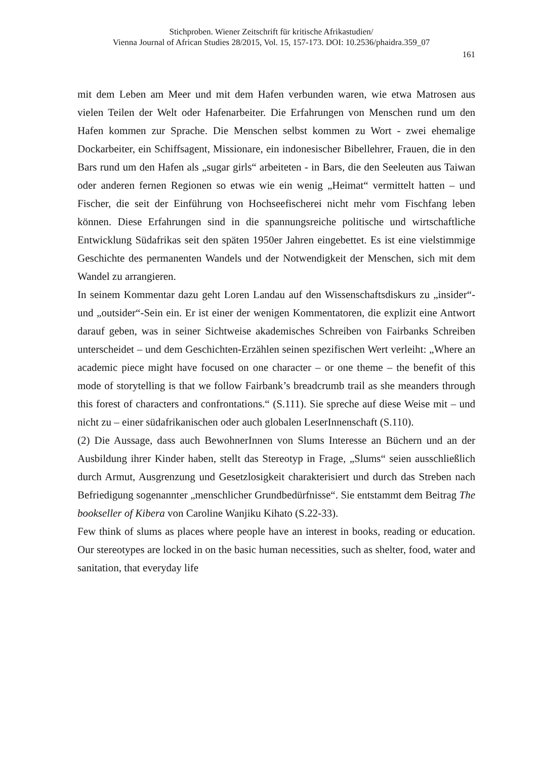Stichproben. Wiener Zeitschrift für kritische Afrikastudien/
Vienna Journal of African Studies 28/2015, Vol. 15, 157-173. DOI: 10.2536/phaidra.359_07
161
mit dem Leben am Meer und mit dem Hafen verbunden waren, wie etwa Matrosen aus vielen Teilen der Welt oder Hafenarbeiter. Die Erfahrungen von Menschen rund um den Hafen kommen zur Sprache. Die Menschen selbst kommen zu Wort - zwei ehemalige Dockarbeiter, ein Schiffsagent, Missionare, ein indonesischer Bibellehrer, Frauen, die in den Bars rund um den Hafen als „sugar girls“ arbeiteten - in Bars, die den Seeleuten aus Taiwan oder anderen fernen Regionen so etwas wie ein wenig „Heimat“ vermittelt hatten – und Fischer, die seit der Einführung von Hochseefischerei nicht mehr vom Fischfang leben können. Diese Erfahrungen sind in die spannungsreiche politische und wirtschaftliche Entwicklung Südafrikas seit den späten 1950er Jahren eingebettet. Es ist eine vielstimmige Geschichte des permanenten Wandels und der Notwendigkeit der Menschen, sich mit dem Wandel zu arrangieren.
In seinem Kommentar dazu geht Loren Landau auf den Wissenschaftsdiskurs zu „insider“- und „outsider“-Sein ein. Er ist einer der wenigen Kommentatoren, die explizit eine Antwort darauf geben, was in seiner Sichtweise akademisches Schreiben von Fairbanks Schreiben unterscheidet – und dem Geschichten-Erzählen seinen spezifischen Wert verleiht: „Where an academic piece might have focused on one character – or one theme – the benefit of this mode of storytelling is that we follow Fairbank’s breadcrumb trail as she meanders through this forest of characters and confrontations.“ (S.111). Sie spreche auf diese Weise mit – und nicht zu – einer südafrikanischen oder auch globalen LeserInnenschaft (S.110).
(2) Die Aussage, dass auch BewohnerInnen von Slums Interesse an Büchern und an der Ausbildung ihrer Kinder haben, stellt das Stereotyp in Frage, „Slums“ seien ausschließlich durch Armut, Ausgrenzung und Gesetzlosigkeit charakterisiert und durch das Streben nach Befriedigung sogenannter „menschlicher Grundbedürfnisse“. Sie entstammt dem Beitrag The bookseller of Kibera von Caroline Wanjiku Kihato (S.22-33).
Few think of slums as places where people have an interest in books, reading or education. Our stereotypes are locked in on the basic human necessities, such as shelter, food, water and sanitation, that everyday life